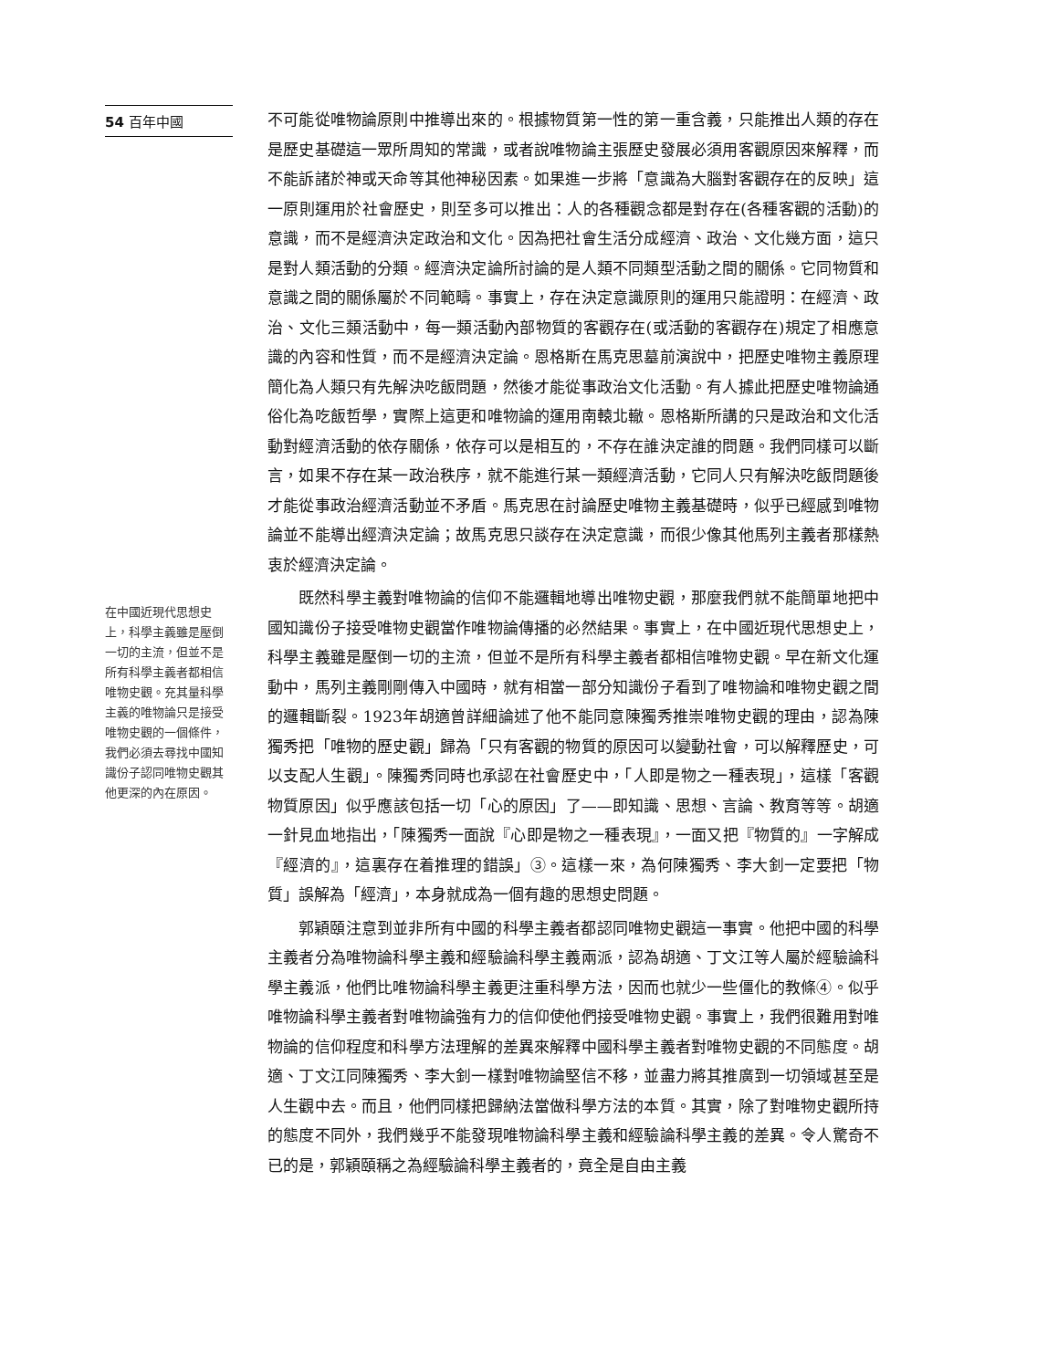54 百年中國
在中國近現代思想史上，科學主義雖是壓倒一切的主流，但並不是所有科學主義者都相信唯物史觀。充其量科學主義的唯物論只是接受唯物史觀的一個條件，我們必須去尋找中國知識份子認同唯物史觀其他更深的內在原因。
不可能從唯物論原則中推導出來的。根據物質第一性的第一重含義，只能推出人類的存在是歷史基礎這一眾所周知的常識，或者說唯物論主張歷史發展必須用客觀原因來解釋，而不能訴諸於神或天命等其他神秘因素。如果進一步將「意識為大腦對客觀存在的反映」這一原則運用於社會歷史，則至多可以推出：人的各種觀念都是對存在(各種客觀的活動)的意識，而不是經濟決定政治和文化。因為把社會生活分成經濟、政治、文化幾方面，這只是對人類活動的分類。經濟決定論所討論的是人類不同類型活動之間的關係。它同物質和意識之間的關係屬於不同範疇。事實上，存在決定意識原則的運用只能證明：在經濟、政治、文化三類活動中，每一類活動內部物質的客觀存在(或活動的客觀存在)規定了相應意識的內容和性質，而不是經濟決定論。恩格斯在馬克思墓前演說中，把歷史唯物主義原理簡化為人類只有先解決吃飯問題，然後才能從事政治文化活動。有人據此把歷史唯物論通俗化為吃飯哲學，實際上這更和唯物論的運用南轅北轍。恩格斯所講的只是政治和文化活動對經濟活動的依存關係，依存可以是相互的，不存在誰決定誰的問題。我們同樣可以斷言，如果不存在某一政治秩序，就不能進行某一類經濟活動，它同人只有解決吃飯問題後才能從事政治經濟活動並不矛盾。馬克思在討論歷史唯物主義基礎時，似乎已經感到唯物論並不能導出經濟決定論；故馬克思只談存在決定意識，而很少像其他馬列主義者那樣熱衷於經濟決定論。
既然科學主義對唯物論的信仰不能邏輯地導出唯物史觀，那麼我們就不能簡單地把中國知識份子接受唯物史觀當作唯物論傳播的必然結果。事實上，在中國近現代思想史上，科學主義雖是壓倒一切的主流，但並不是所有科學主義者都相信唯物史觀。早在新文化運動中，馬列主義剛剛傳入中國時，就有相當一部分知識份子看到了唯物論和唯物史觀之間的邏輯斷裂。1923年胡適曾詳細論述了他不能同意陳獨秀推崇唯物史觀的理由，認為陳獨秀把「唯物的歷史觀」歸為「只有客觀的物質的原因可以變動社會，可以解釋歷史，可以支配人生觀」。陳獨秀同時也承認在社會歷史中，「人即是物之一種表現」，這樣「客觀物質原因」似乎應該包括一切「心的原因」了——即知識、思想、言論、教育等等。胡適一針見血地指出，「陳獨秀一面說『心即是物之一種表現』，一面又把『物質的』一字解成『經濟的』，這裏存在着推理的錯誤」③。這樣一來，為何陳獨秀、李大釗一定要把「物質」誤解為「經濟」，本身就成為一個有趣的思想史問題。
郭穎頤注意到並非所有中國的科學主義者都認同唯物史觀這一事實。他把中國的科學主義者分為唯物論科學主義和經驗論科學主義兩派，認為胡適、丁文江等人屬於經驗論科學主義派，他們比唯物論科學主義更注重科學方法，因而也就少一些僵化的教條④。似乎唯物論科學主義者對唯物論強有力的信仰使他們接受唯物史觀。事實上，我們很難用對唯物論的信仰程度和科學方法理解的差異來解釋中國科學主義者對唯物史觀的不同態度。胡適、丁文江同陳獨秀、李大釗一樣對唯物論堅信不移，並盡力將其推廣到一切領域甚至是人生觀中去。而且，他們同樣把歸納法當做科學方法的本質。其實，除了對唯物史觀所持的態度不同外，我們幾乎不能發現唯物論科學主義和經驗論科學主義的差異。令人驚奇不已的是，郭穎頤稱之為經驗論科學主義者的，竟全是自由主義